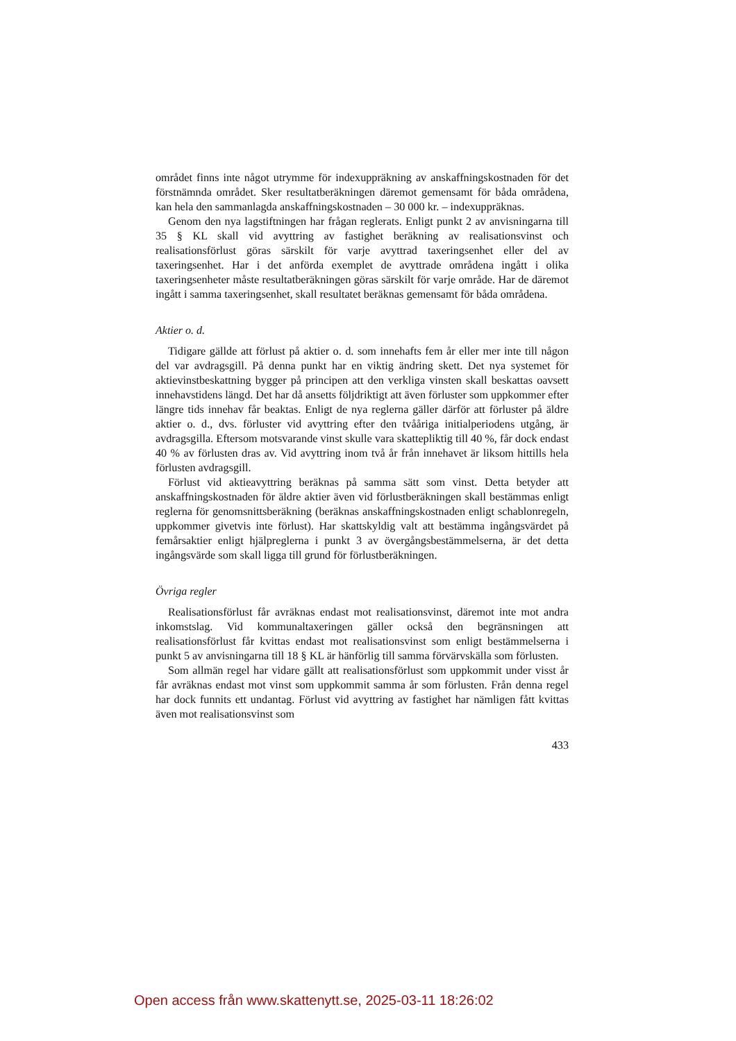området finns inte något utrymme för indexuppräkning av anskaffningskostnaden för det förstnämnda området. Sker resultatberäkningen däremot gemensamt för båda områdena, kan hela den sammanlagda anskaffningskostnaden – 30 000 kr. – indexuppräknas.
Genom den nya lagstiftningen har frågan reglerats. Enligt punkt 2 av anvisningarna till 35 § KL skall vid avyttring av fastighet beräkning av realisationsvinst och realisationsförlust göras särskilt för varje avyttrad taxeringsenhet eller del av taxeringsenhet. Har i det anförda exemplet de avyttrade områdena ingått i olika taxeringsenheter måste resultatberäkningen göras särskilt för varje område. Har de däremot ingått i samma taxeringsenhet, skall resultatet beräknas gemensamt för båda områdena.
Aktier o. d.
Tidigare gällde att förlust på aktier o. d. som innehafts fem år eller mer inte till någon del var avdragsgill. På denna punkt har en viktig ändring skett. Det nya systemet för aktievinstbeskattning bygger på principen att den verkliga vinsten skall beskattas oavsett innehavstidens längd. Det har då ansetts följdriktigt att även förluster som uppkommer efter längre tids innehav får beaktas. Enligt de nya reglerna gäller därför att förluster på äldre aktier o. d., dvs. förluster vid avyttring efter den tvååriga initialperiodens utgång, är avdragsgilla. Eftersom motsvarande vinst skulle vara skattepliktig till 40 %, får dock endast 40 % av förlusten dras av. Vid avyttring inom två år från innehavet är liksom hittills hela förlusten avdragsgill.
Förlust vid aktieavyttring beräknas på samma sätt som vinst. Detta betyder att anskaffningskostnaden för äldre aktier även vid förlustberäkningen skall bestämmas enligt reglerna för genomsnittsberäkning (beräknas anskaffningskostnaden enligt schablonregeln, uppkommer givetvis inte förlust). Har skattskyldig valt att bestämma ingångsvärdet på femårsaktier enligt hjälpreglerna i punkt 3 av övergångsbestämmelserna, är det detta ingångsvärde som skall ligga till grund för förlustberäkningen.
Övriga regler
Realisationsförlust får avräknas endast mot realisationsvinst, däremot inte mot andra inkomstslag. Vid kommunaltaxeringen gäller också den begränsningen att realisationsförlust får kvittas endast mot realisationsvinst som enligt bestämmelserna i punkt 5 av anvisningarna till 18 § KL är hänförlig till samma förvärvskälla som förlusten.
Som allmän regel har vidare gällt att realisationsförlust som uppkommit under visst år får avräknas endast mot vinst som uppkommit samma år som förlusten. Från denna regel har dock funnits ett undantag. Förlust vid avyttring av fastighet har nämligen fått kvittas även mot realisationsvinst som
433
Open access från www.skattenytt.se, 2025-03-11 18:26:02